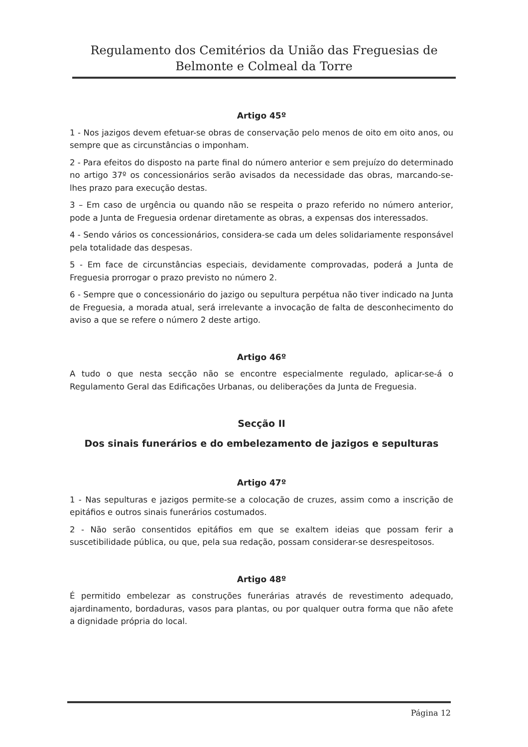Regulamento dos Cemitérios da União das Freguesias de Belmonte e Colmeal da Torre
Artigo 45º
1 - Nos jazigos devem efetuar-se obras de conservação pelo menos de oito em oito anos, ou sempre que as circunstâncias o imponham.
2 - Para efeitos do disposto na parte final do número anterior e sem prejuízo do determinado no artigo 37º os concessionários serão avisados da necessidade das obras, marcando-se-lhes prazo para execução destas.
3 – Em caso de urgência ou quando não se respeita o prazo referido no número anterior, pode a Junta de Freguesia ordenar diretamente as obras, a expensas dos interessados.
4 - Sendo vários os concessionários, considera-se cada um deles solidariamente responsável pela totalidade das despesas.
5 - Em face de circunstâncias especiais, devidamente comprovadas, poderá a Junta de Freguesia prorrogar o prazo previsto no número 2.
6 - Sempre que o concessionário do jazigo ou sepultura perpétua não tiver indicado na Junta de Freguesia, a morada atual, será irrelevante a invocação de falta de desconhecimento do aviso a que se refere o número 2 deste artigo.
Artigo 46º
A tudo o que nesta secção não se encontre especialmente regulado, aplicar-se-á o Regulamento Geral das Edificações Urbanas, ou deliberações da Junta de Freguesia.
Secção II
Dos sinais funerários e do embelezamento de jazigos e sepulturas
Artigo 47º
1 - Nas sepulturas e jazigos permite-se a colocação de cruzes, assim como a inscrição de epitáfios e outros sinais funerários costumados.
2 - Não serão consentidos epitáfios em que se exaltem ideias que possam ferir a suscetibilidade pública, ou que, pela sua redação, possam considerar-se desrespeitosos.
Artigo 48º
É permitido embelezar as construções funerárias através de revestimento adequado, ajardinamento, bordaduras, vasos para plantas, ou por qualquer outra forma que não afete a dignidade própria do local.
Página 12